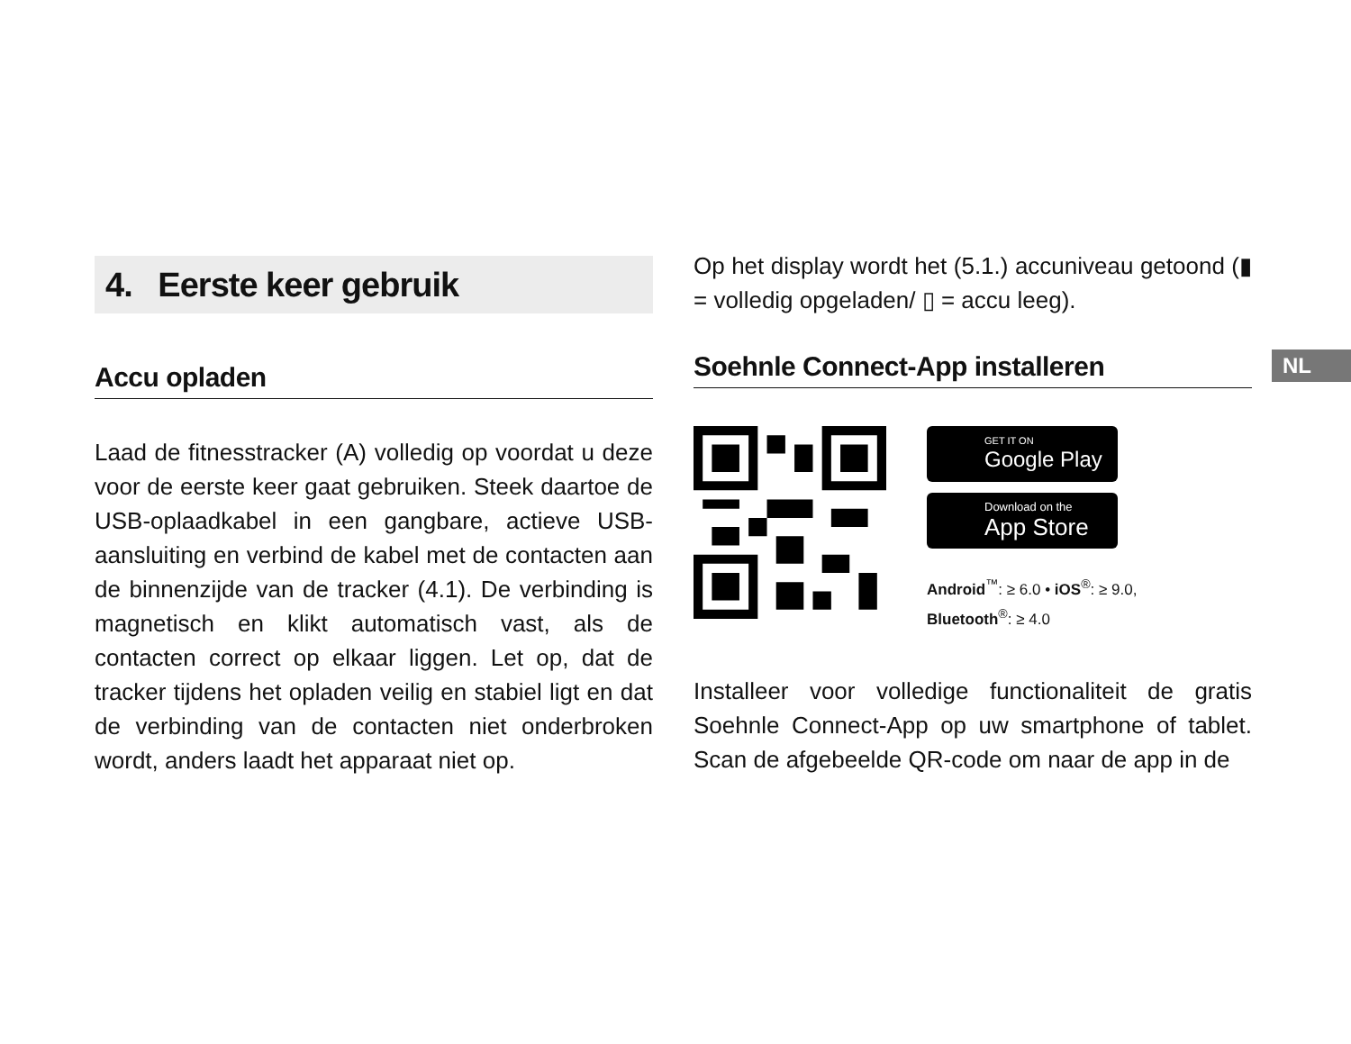NL
4. Eerste keer gebruik
Accu opladen
Laad de fitnesstracker (A) volledig op voordat u deze voor de eerste keer gaat gebruiken. Steek daartoe de USB-oplaadkabel in een gangbare, actieve USB-aansluiting en verbind de kabel met de contacten aan de binnenzijde van de tracker (4.1). De verbinding is magnetisch en klikt automatisch vast, als de contacten correct op elkaar liggen. Let op, dat de tracker tijdens het opladen veilig en stabiel ligt en dat de verbinding van de contacten niet onderbroken wordt, anders laadt het apparaat niet op.
Op het display wordt het (5.1.) accuniveau getoond (▮ = volledig opgeladen/ ▯ = accu leeg).
Soehnle Connect-App installeren
GET IT ON
Google Play
Download on the
App Store
Android<sup>™</sup>: ≥ 6.0 • iOS<sup>®</sup>: ≥ 9.0,
Bluetooth<sup>®</sup>: ≥ 4.0
Installeer voor volledige functionaliteit de gratis Soehnle Connect-App op uw smartphone of tablet. Scan de afgebeelde QR-code om naar de app in de